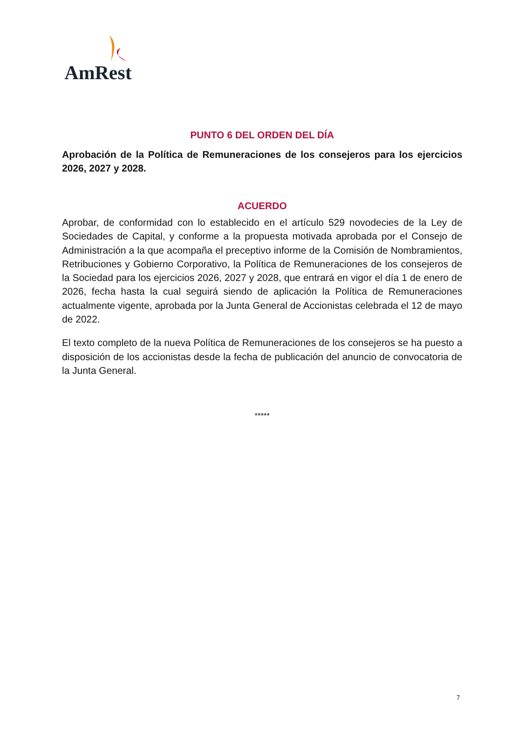AmRest
PUNTO 6 DEL ORDEN DEL DÍA
Aprobación de la Política de Remuneraciones de los consejeros para los ejercicios 2026, 2027 y 2028.
ACUERDO
Aprobar, de conformidad con lo establecido en el artículo 529 novodecies de la Ley de Sociedades de Capital, y conforme a la propuesta motivada aprobada por el Consejo de Administración a la que acompaña el preceptivo informe de la Comisión de Nombramientos, Retribuciones y Gobierno Corporativo, la Política de Remuneraciones de los consejeros de la Sociedad para los ejercicios 2026, 2027 y 2028, que entrará en vigor el día 1 de enero de 2026, fecha hasta la cual seguirá siendo de aplicación la Política de Remuneraciones actualmente vigente, aprobada por la Junta General de Accionistas celebrada el 12 de mayo de 2022.
El texto completo de la nueva Política de Remuneraciones de los consejeros se ha puesto a disposición de los accionistas desde la fecha de publicación del anuncio de convocatoria de la Junta General.
*****
7